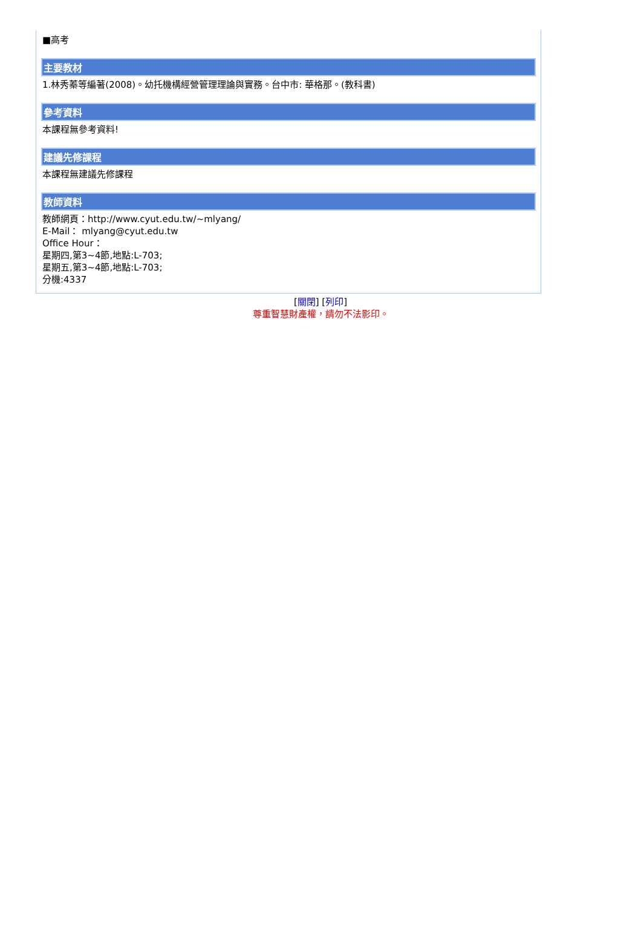■高考
主要教材
1.林秀蓁等編著(2008)。幼托機構經營管理理論與實務。台中市: 華格那。(教科書)
參考資料
本課程無參考資料!
建議先修課程
本課程無建議先修課程
教師資料
教師網頁：http://www.cyut.edu.tw/~mlyang/
E-Mail： mlyang@cyut.edu.tw
Office Hour：
星期四,第3~4節,地點:L-703;
星期五,第3~4節,地點:L-703;
分機:4337
[關閉] [列印]
尊重智慧財產權，請勿不法影印。